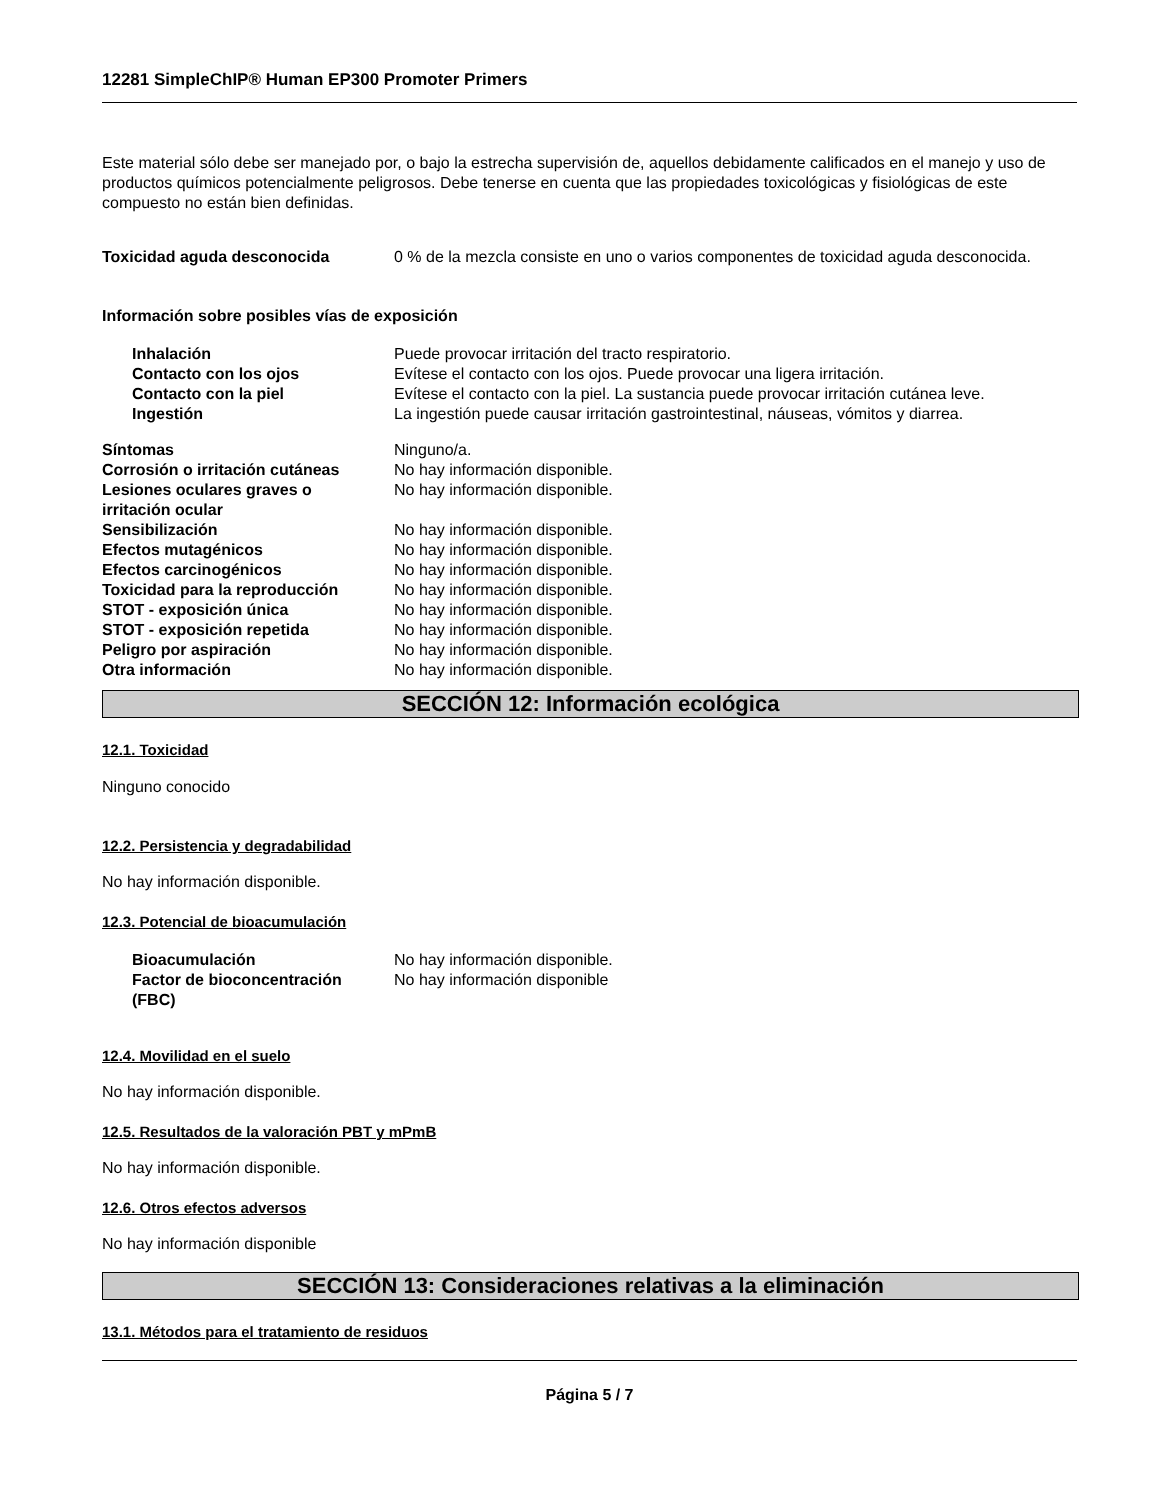12281 SimpleChIP® Human EP300 Promoter Primers
Este material sólo debe ser manejado por, o bajo la estrecha supervisión de, aquellos debidamente calificados en el manejo y uso de productos químicos potencialmente peligrosos. Debe tenerse en cuenta que las propiedades toxicológicas y fisiológicas de este compuesto no están bien definidas.
| Toxicidad aguda desconocida | 0 % de la mezcla consiste en uno o varios componentes de toxicidad aguda desconocida. |
Información sobre posibles vías de exposición
| | Inhalación | Puede provocar irritación del tracto respiratorio. |
| | Contacto con los ojos | Evítese el contacto con los ojos. Puede provocar una ligera irritación. |
| | Contacto con la piel | Evítese el contacto con la piel. La sustancia puede provocar irritación cutánea leve. |
| | Ingestión | La ingestión puede causar irritación gastrointestinal, náuseas, vómitos y diarrea. |
| Síntomas | Ninguno/a. |
| Corrosión o irritación cutáneas | No hay información disponible. |
| Lesiones oculares graves o irritación ocular | No hay información disponible. |
| Sensibilización | No hay información disponible. |
| Efectos mutagénicos | No hay información disponible. |
| Efectos carcinogénicos | No hay información disponible. |
| Toxicidad para la reproducción | No hay información disponible. |
| STOT - exposición única | No hay información disponible. |
| STOT - exposición repetida | No hay información disponible. |
| Peligro por aspiración | No hay información disponible. |
| Otra información | No hay información disponible. |
SECCIÓN 12: Información ecológica
12.1. Toxicidad
Ninguno conocido
12.2. Persistencia y degradabilidad
No hay información disponible.
12.3. Potencial de bioacumulación
| | Bioacumulación | No hay información disponible. |
| | Factor de bioconcentración (FBC) | No hay información disponible |
12.4. Movilidad en el suelo
No hay información disponible.
12.5. Resultados de la valoración PBT y mPmB
No hay información disponible.
12.6. Otros efectos adversos
No hay información disponible
SECCIÓN 13: Consideraciones relativas a la eliminación
13.1. Métodos para el tratamiento de residuos
Página 5 / 7